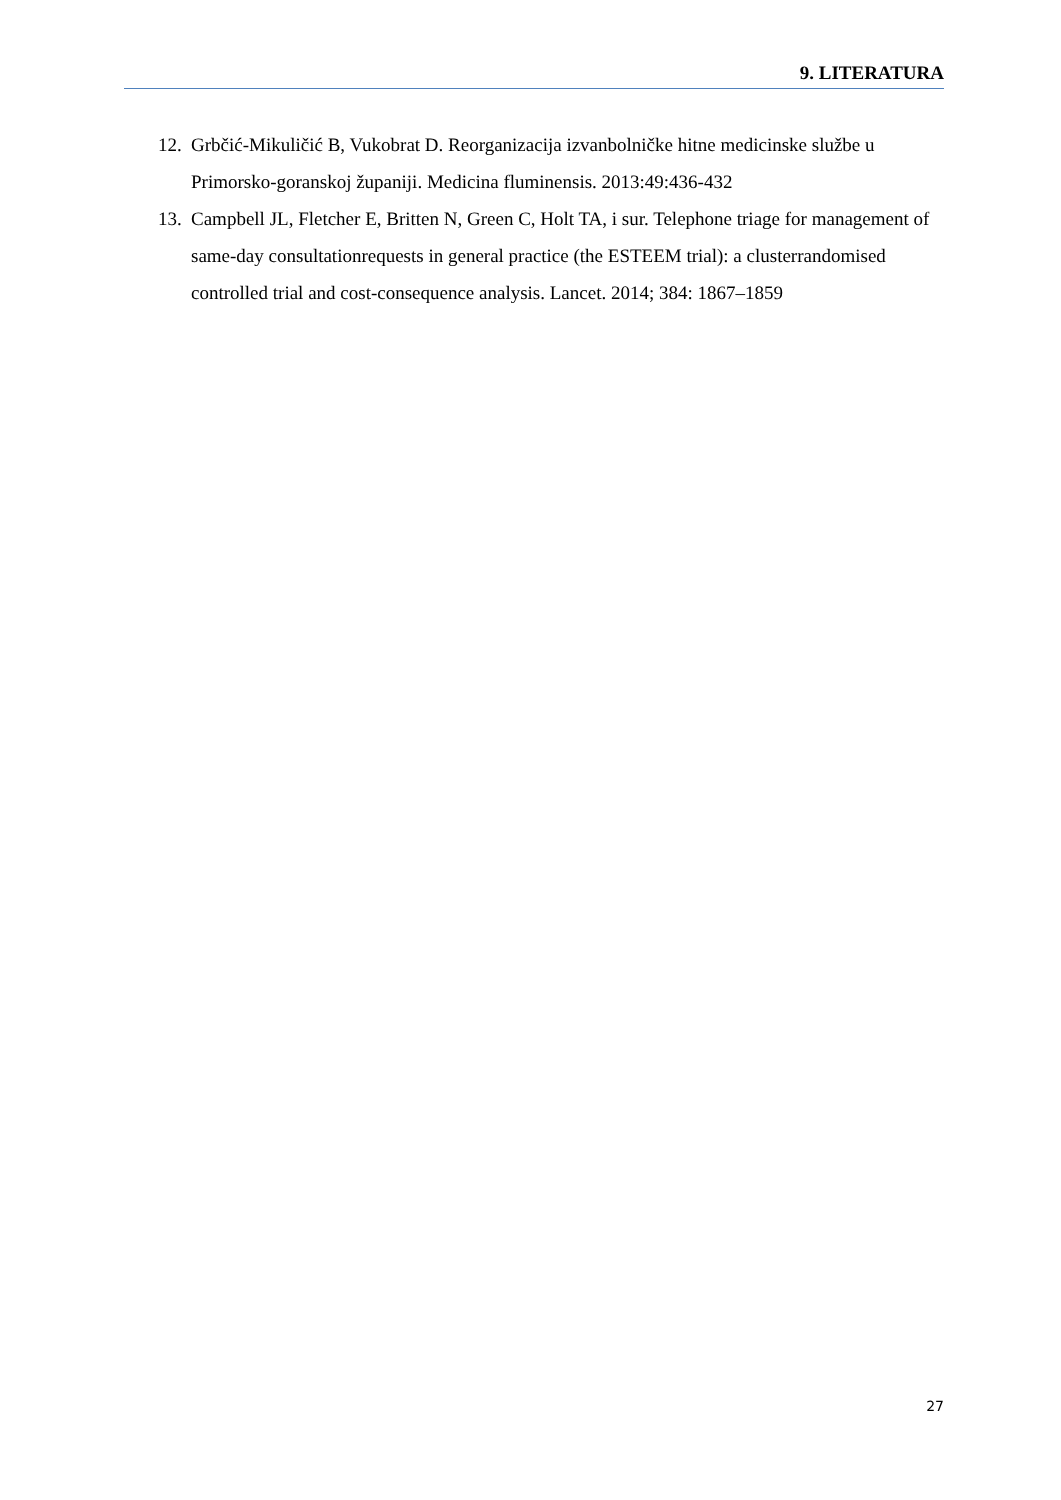9. LITERATURA
12. Grbčić-Mikuličić B, Vukobrat D. Reorganizacija izvanbolničke hitne medicinske službe u Primorsko-goranskoj županiji. Medicina fluminensis. 2013:49:436-432
13. Campbell JL, Fletcher E, Britten N, Green C, Holt TA, i sur. Telephone triage for management of same-day consultationrequests in general practice (the ESTEEM trial): a clusterrandomised controlled trial and cost-consequence analysis. Lancet. 2014; 384: 1867–1859
27